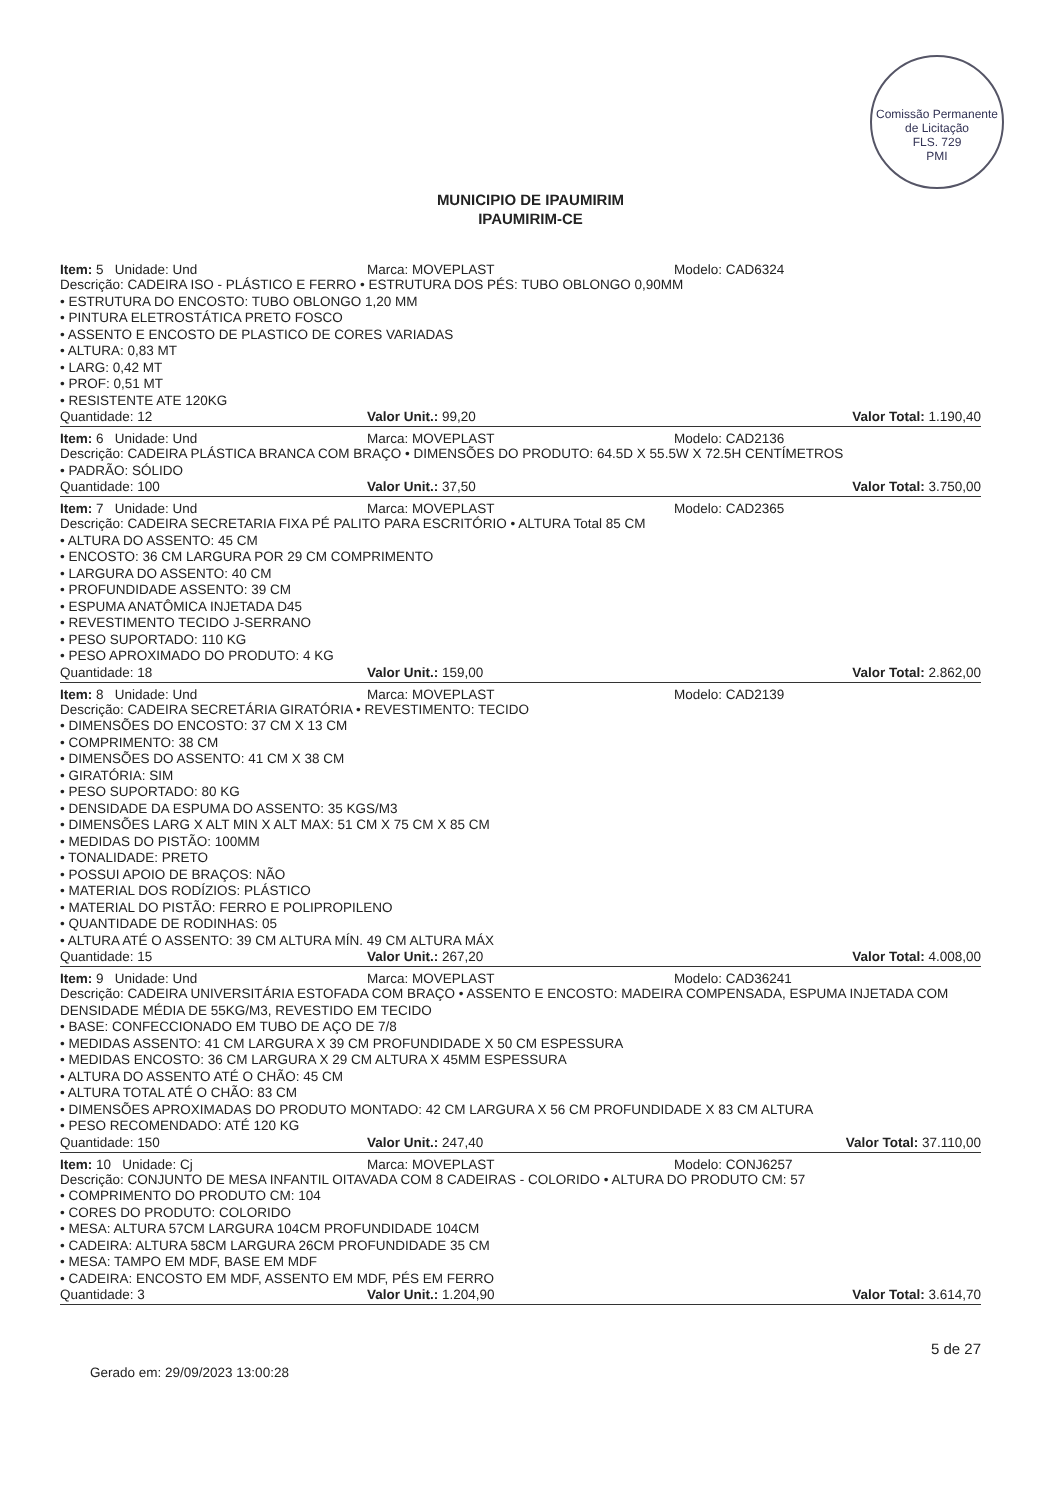Comissão Permanente de Licitação
FLS. 729
PMI
MUNICIPIO DE IPAUMIRIM
IPAUMIRIM-CE
Item: 5 Unidade: Und Marca: MOVEPLAST Modelo: CAD6324
Descrição: CADEIRA ISO - PLÁSTICO E FERRO • ESTRUTURA DOS PÉS: TUBO OBLONGO 0,90MM
• ESTRUTURA DO ENCOSTO: TUBO OBLONGO 1,20 MM
• PINTURA ELETROSTÁTICA PRETO FOSCO
• ASSENTO E ENCOSTO DE PLASTICO DE CORES VARIADAS
• ALTURA: 0,83 MT
• LARG: 0,42 MT
• PROF: 0,51 MT
• RESISTENTE ATE 120KG
Quantidade: 12 Valor Unit.: 99,20 Valor Total: 1.190,40
Item: 6 Unidade: Und Marca: MOVEPLAST Modelo: CAD2136
Descrição: CADEIRA PLÁSTICA BRANCA COM BRAÇO • DIMENSÕES DO PRODUTO: 64.5D X 55.5W X 72.5H CENTÍMETROS
• PADRÃO: SÓLIDO
Quantidade: 100 Valor Unit.: 37,50 Valor Total: 3.750,00
Item: 7 Unidade: Und Marca: MOVEPLAST Modelo: CAD2365
Descrição: CADEIRA SECRETARIA FIXA PÉ PALITO PARA ESCRITÓRIO • ALTURA Total 85 CM
• ALTURA DO ASSENTO: 45 CM
• ENCOSTO: 36 CM LARGURA POR 29 CM COMPRIMENTO
• LARGURA DO ASSENTO: 40 CM
• PROFUNDIDADE ASSENTO: 39 CM
• ESPUMA ANATÔMICA INJETADA D45
• REVESTIMENTO TECIDO J-SERRANO
• PESO SUPORTADO: 110 KG
• PESO APROXIMADO DO PRODUTO: 4 KG
Quantidade: 18 Valor Unit.: 159,00 Valor Total: 2.862,00
Item: 8 Unidade: Und Marca: MOVEPLAST Modelo: CAD2139
Descrição: CADEIRA SECRETÁRIA GIRATÓRIA • REVESTIMENTO: TECIDO
• DIMENSÕES DO ENCOSTO: 37 CM X 13 CM
• COMPRIMENTO: 38 CM
• DIMENSÕES DO ASSENTO: 41 CM X 38 CM
• GIRATÓRIA: SIM
• PESO SUPORTADO: 80 KG
• DENSIDADE DA ESPUMA DO ASSENTO: 35 KGS/M3
• DIMENSÕES LARG X ALT MIN X ALT MAX: 51 CM X 75 CM X 85 CM
• MEDIDAS DO PISTÃO: 100MM
• TONALIDADE: PRETO
• POSSUI APOIO DE BRAÇOS: NÃO
• MATERIAL DOS RODÍZIOS: PLÁSTICO
• MATERIAL DO PISTÃO: FERRO E POLIPROPILENO
• QUANTIDADE DE RODINHAS: 05
• ALTURA ATÉ O ASSENTO: 39 CM ALTURA MÍN. 49 CM ALTURA MÁX
Quantidade: 15 Valor Unit.: 267,20 Valor Total: 4.008,00
Item: 9 Unidade: Und Marca: MOVEPLAST Modelo: CAD36241
Descrição: CADEIRA UNIVERSITÁRIA ESTOFADA COM BRAÇO • ASSENTO E ENCOSTO: MADEIRA COMPENSADA, ESPUMA INJETADA COM DENSIDADE MÉDIA DE 55KG/M3, REVESTIDO EM TECIDO
• BASE: CONFECCIONADO EM TUBO DE AÇO DE 7/8
• MEDIDAS ASSENTO: 41 CM LARGURA X 39 CM PROFUNDIDADE X 50 CM ESPESSURA
• MEDIDAS ENCOSTO: 36 CM LARGURA X 29 CM ALTURA X 45MM ESPESSURA
• ALTURA DO ASSENTO ATÉ O CHÃO: 45 CM
• ALTURA TOTAL ATÉ O CHÃO: 83 CM
• DIMENSÕES APROXIMADAS DO PRODUTO MONTADO: 42 CM LARGURA X 56 CM PROFUNDIDADE X 83 CM ALTURA
• PESO RECOMENDADO: ATÉ 120 KG
Quantidade: 150 Valor Unit.: 247,40 Valor Total: 37.110,00
Item: 10 Unidade: Cj Marca: MOVEPLAST Modelo: CONJ6257
Descrição: CONJUNTO DE MESA INFANTIL OITAVADA COM 8 CADEIRAS - COLORIDO • ALTURA DO PRODUTO CM: 57
• COMPRIMENTO DO PRODUTO CM: 104
• CORES DO PRODUTO: COLORIDO
• MESA: ALTURA 57CM LARGURA 104CM PROFUNDIDADE 104CM
• CADEIRA: ALTURA 58CM LARGURA 26CM PROFUNDIDADE 35 CM
• MESA: TAMPO EM MDF, BASE EM MDF
• CADEIRA: ENCOSTO EM MDF, ASSENTO EM MDF, PÉS EM FERRO
Quantidade: 3 Valor Unit.: 1.204,90 Valor Total: 3.614,70
Gerado em: 29/09/2023 13:00:28
5 de 27